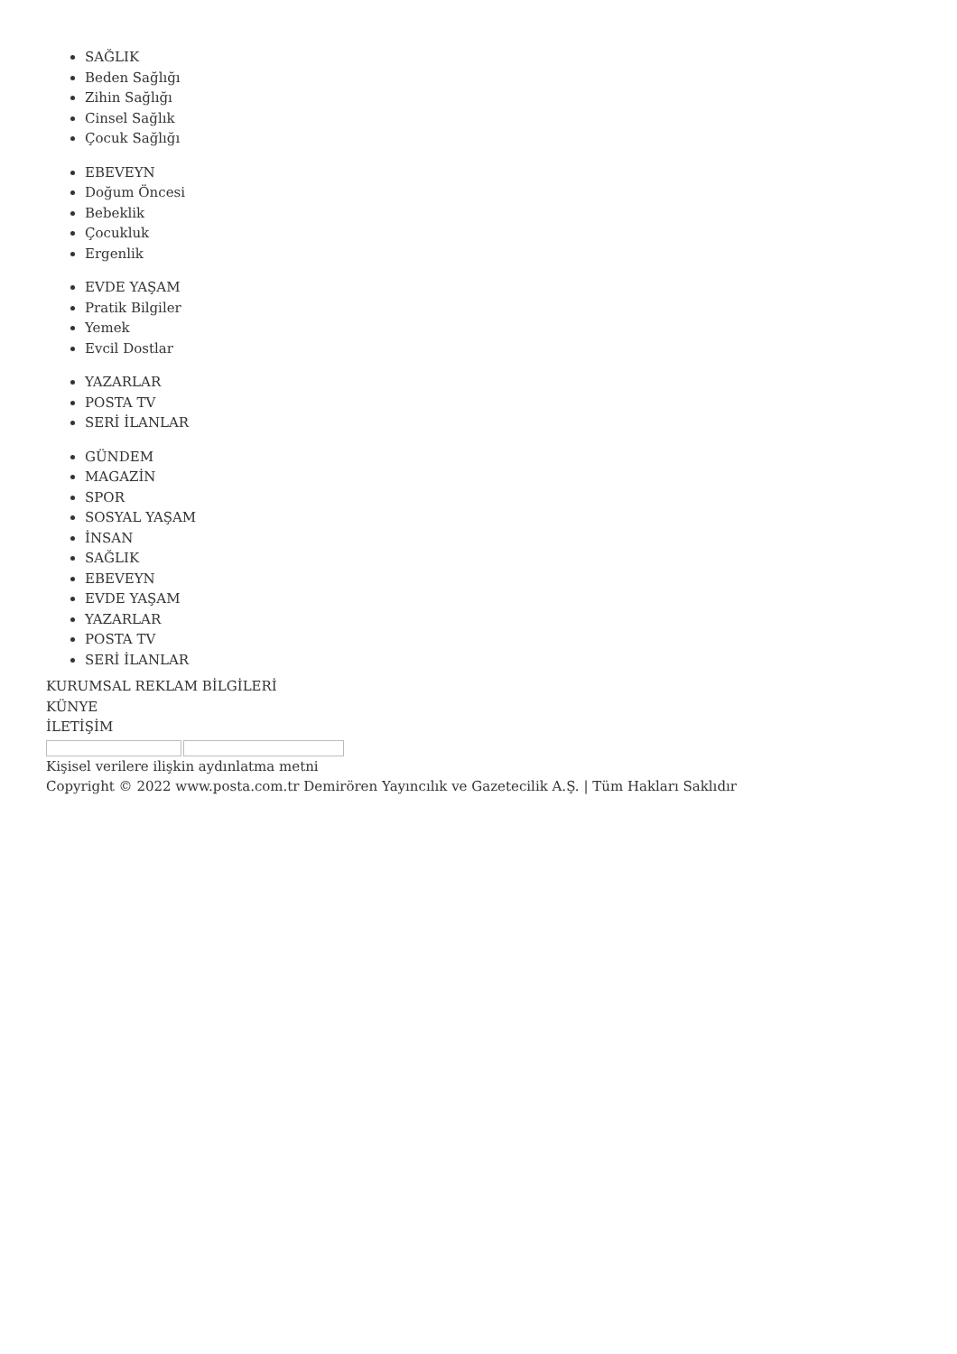SAĞLIK
Beden Sağlığı
Zihin Sağlığı
Cinsel Sağlık
Çocuk Sağlığı
EBEVEYN
Doğum Öncesi
Bebeklik
Çocukluk
Ergenlik
EVDE YAŞAM
Pratik Bilgiler
Yemek
Evcil Dostlar
YAZARLAR
POSTA TV
SERİ İLANLAR
GÜNDEM
MAGAZİN
SPOR
SOSYAL YAŞAM
İNSAN
SAĞLIK
EBEVEYN
EVDE YAŞAM
YAZARLAR
POSTA TV
SERİ İLANLAR
KURUMSAL REKLAM BİLGİLERİ
KÜNYE
İLETİŞİM
Kişisel verilere ilişkin aydınlatma metni
Copyright © 2022 www.posta.com.tr Demirören Yayıncılık ve Gazetecilik A.Ş. | Tüm Hakları Saklıdır